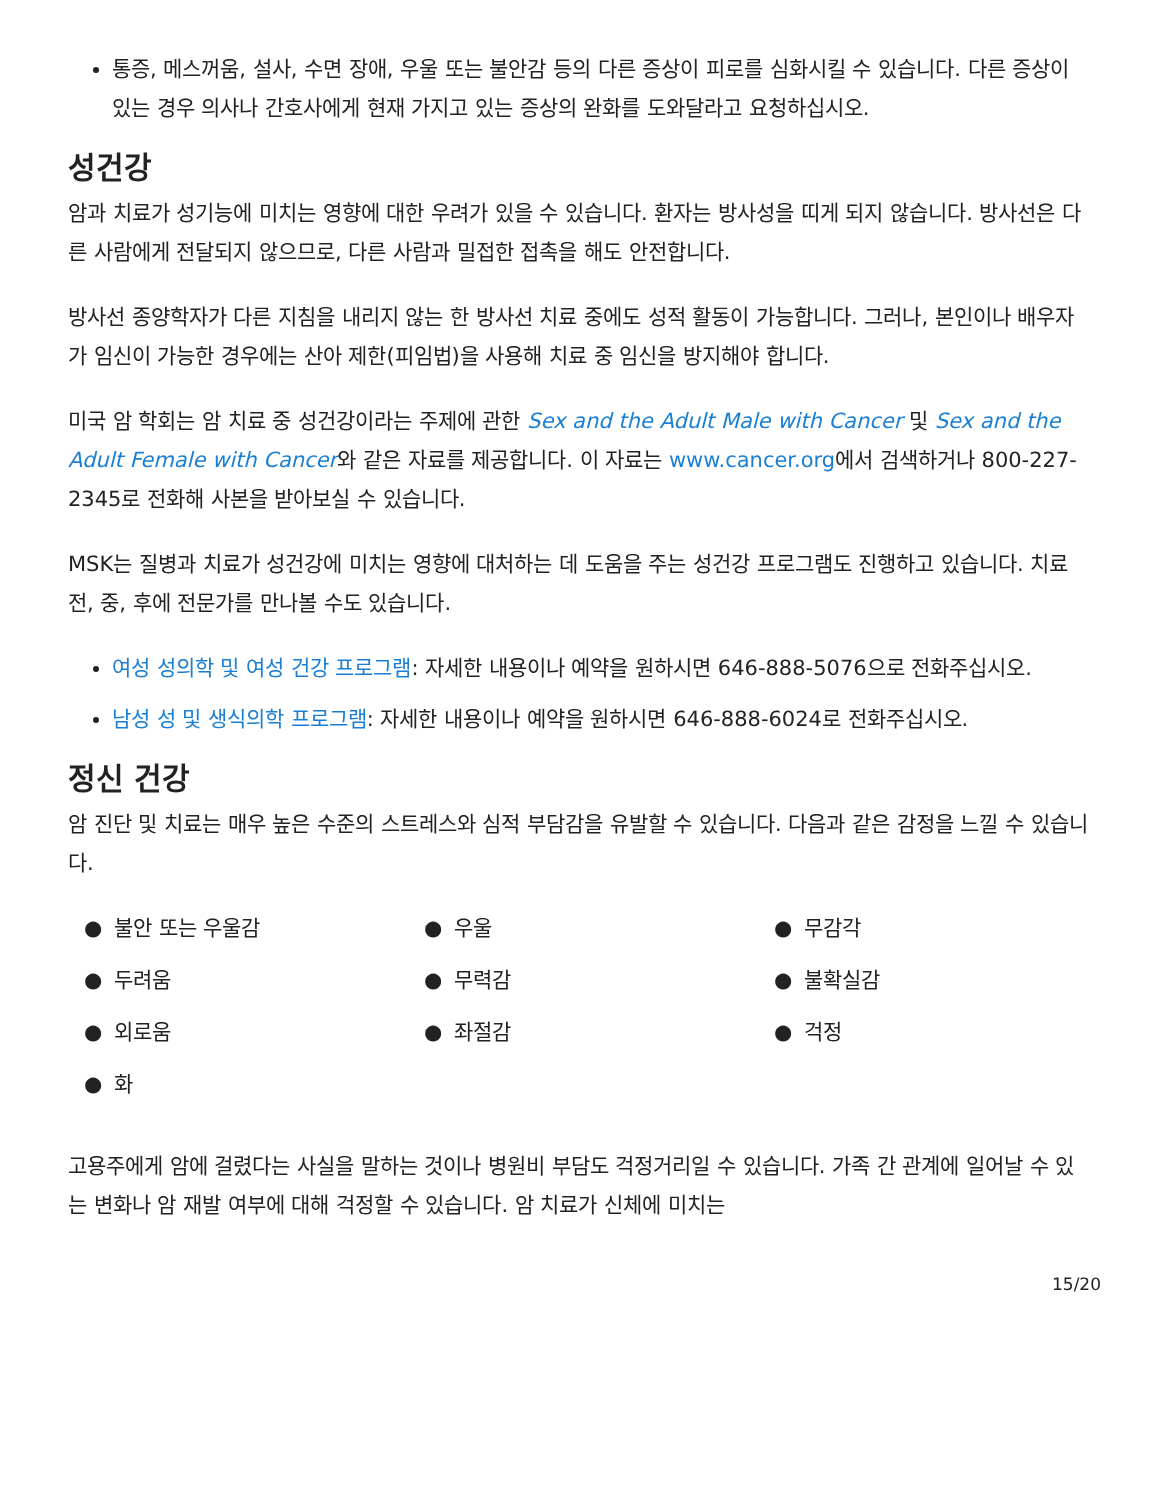통증, 메스꺼움, 설사, 수면 장애, 우울 또는 불안감 등의 다른 증상이 피로를 심화시킬 수 있습니다. 다른 증상이 있는 경우 의사나 간호사에게 현재 가지고 있는 증상의 완화를 도와달라고 요청하십시오.
성건강
암과 치료가 성기능에 미치는 영향에 대한 우려가 있을 수 있습니다. 환자는 방사성을 띠게 되지 않습니다. 방사선은 다른 사람에게 전달되지 않으므로, 다른 사람과 밀접한 접촉을 해도 안전합니다.
방사선 종양학자가 다른 지침을 내리지 않는 한 방사선 치료 중에도 성적 활동이 가능합니다. 그러나, 본인이나 배우자가 임신이 가능한 경우에는 산아 제한(피임법)을 사용해 치료 중 임신을 방지해야 합니다.
미국 암 학회는 암 치료 중 성건강이라는 주제에 관한 Sex and the Adult Male with Cancer 및 Sex and the Adult Female with Cancer와 같은 자료를 제공합니다. 이 자료는 www.cancer.org에서 검색하거나 800-227-2345로 전화해 사본을 받아보실 수 있습니다.
MSK는 질병과 치료가 성건강에 미치는 영향에 대처하는 데 도움을 주는 성건강 프로그램도 진행하고 있습니다. 치료 전, 중, 후에 전문가를 만나볼 수도 있습니다.
여성 성의학 및 여성 건강 프로그램: 자세한 내용이나 예약을 원하시면 646-888-5076으로 전화주십시오.
남성 성 및 생식의학 프로그램: 자세한 내용이나 예약을 원하시면 646-888-6024로 전화주십시오.
정신 건강
암 진단 및 치료는 매우 높은 수준의 스트레스와 심적 부담감을 유발할 수 있습니다. 다음과 같은 감정을 느낄 수 있습니다.
● 불안 또는 우울감
● 우울
● 무감각
● 두려움
● 무력감
● 불확실감
● 외로움
● 좌절감
● 걱정
● 화
고용주에게 암에 걸렸다는 사실을 말하는 것이나 병원비 부담도 걱정거리일 수 있습니다. 가족 간 관계에 일어날 수 있는 변화나 암 재발 여부에 대해 걱정할 수 있습니다. 암 치료가 신체에 미치는
15/20